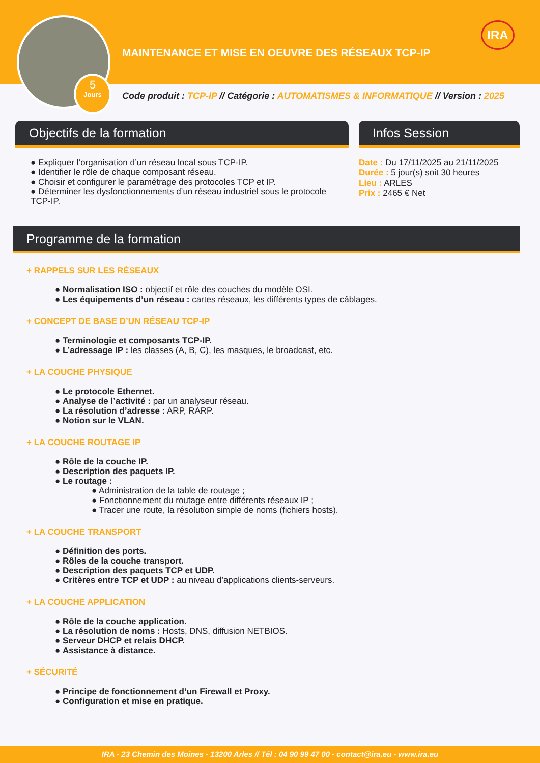5
Jours
MAINTENANCE ET MISE EN OEUVRE DES RÉSEAUX TCP-IP
IRA
Code produit : TCP-IP // Catégorie : AUTOMATISMES & INFORMATIQUE // Version : 2025
Objectifs de la formation
● Expliquer l’organisation d’un réseau local sous TCP-IP.
● Identifier le rôle de chaque composant réseau.
● Choisir et configurer le paramétrage des protocoles TCP et IP.
● Déterminer les dysfonctionnements d’un réseau industriel sous le protocole TCP-IP.
Infos Session
Date : Du 17/11/2025 au 21/11/2025
Durée : 5 jour(s) soit 30 heures
Lieu : ARLES
Prix : 2465 € Net
Programme de la formation
+ RAPPELS SUR LES RÉSEAUX
● Normalisation ISO : objectif et rôle des couches du modèle OSI.
● Les équipements d’un réseau : cartes réseaux, les différents types de câblages.
+ CONCEPT DE BASE D’UN RÉSEAU TCP-IP
● Terminologie et composants TCP-IP.
● L’adressage IP : les classes (A, B, C), les masques, le broadcast, etc.
+ LA COUCHE PHYSIQUE
● Le protocole Ethernet.
● Analyse de l’activité : par un analyseur réseau.
● La résolution d’adresse : ARP, RARP.
● Notion sur le VLAN.
+ LA COUCHE ROUTAGE IP
● Rôle de la couche IP.
● Description des paquets IP.
● Le routage :
● Administration de la table de routage ;
● Fonctionnement du routage entre différents réseaux IP ;
● Tracer une route, la résolution simple de noms (fichiers hosts).
+ LA COUCHE TRANSPORT
● Définition des ports.
● Rôles de la couche transport.
● Description des paquets TCP et UDP.
● Critères entre TCP et UDP : au niveau d’applications clients-serveurs.
+ LA COUCHE APPLICATION
● Rôle de la couche application.
● La résolution de noms : Hosts, DNS, diffusion NETBIOS.
● Serveur DHCP et relais DHCP.
● Assistance à distance.
+ SÉCURITÉ
● Principe de fonctionnement d’un Firewall et Proxy.
● Configuration et mise en pratique.
IRA - 23 Chemin des Moines - 13200 Arles // Tél : 04 90 99 47 00 - contact@ira.eu - www.ira.eu